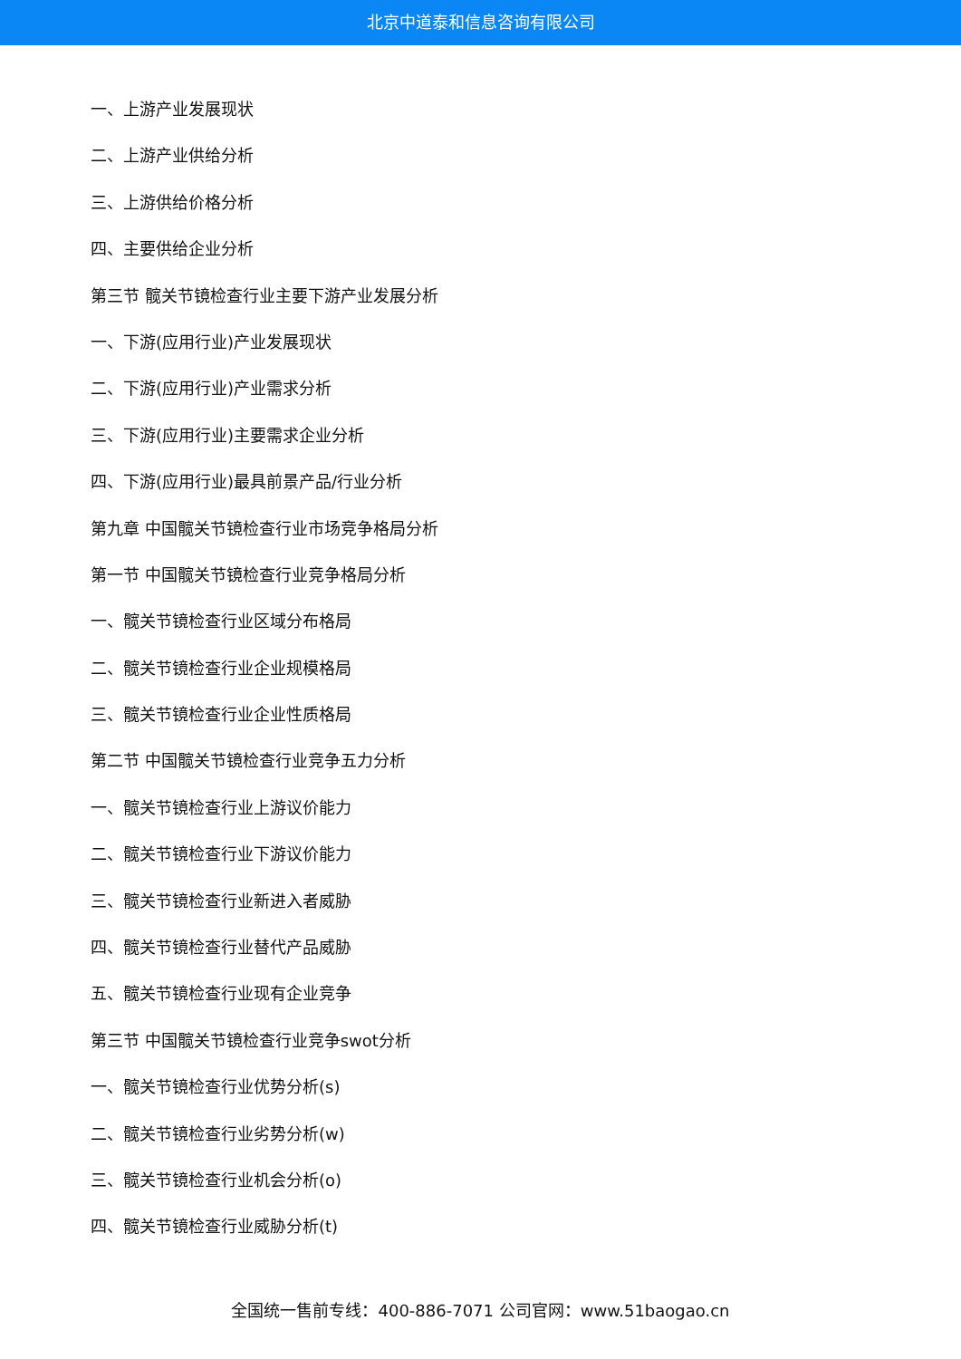北京中道泰和信息咨询有限公司
一、上游产业发展现状
二、上游产业供给分析
三、上游供给价格分析
四、主要供给企业分析
第三节 髋关节镜检查行业主要下游产业发展分析
一、下游(应用行业)产业发展现状
二、下游(应用行业)产业需求分析
三、下游(应用行业)主要需求企业分析
四、下游(应用行业)最具前景产品/行业分析
第九章 中国髋关节镜检查行业市场竞争格局分析
第一节 中国髋关节镜检查行业竞争格局分析
一、髋关节镜检查行业区域分布格局
二、髋关节镜检查行业企业规模格局
三、髋关节镜检查行业企业性质格局
第二节 中国髋关节镜检查行业竞争五力分析
一、髋关节镜检查行业上游议价能力
二、髋关节镜检查行业下游议价能力
三、髋关节镜检查行业新进入者威胁
四、髋关节镜检查行业替代产品威胁
五、髋关节镜检查行业现有企业竞争
第三节 中国髋关节镜检查行业竞争swot分析
一、髋关节镜检查行业优势分析(s)
二、髋关节镜检查行业劣势分析(w)
三、髋关节镜检查行业机会分析(o)
四、髋关节镜检查行业威胁分析(t)
全国统一售前专线：400-886-7071 公司官网：www.51baogao.cn